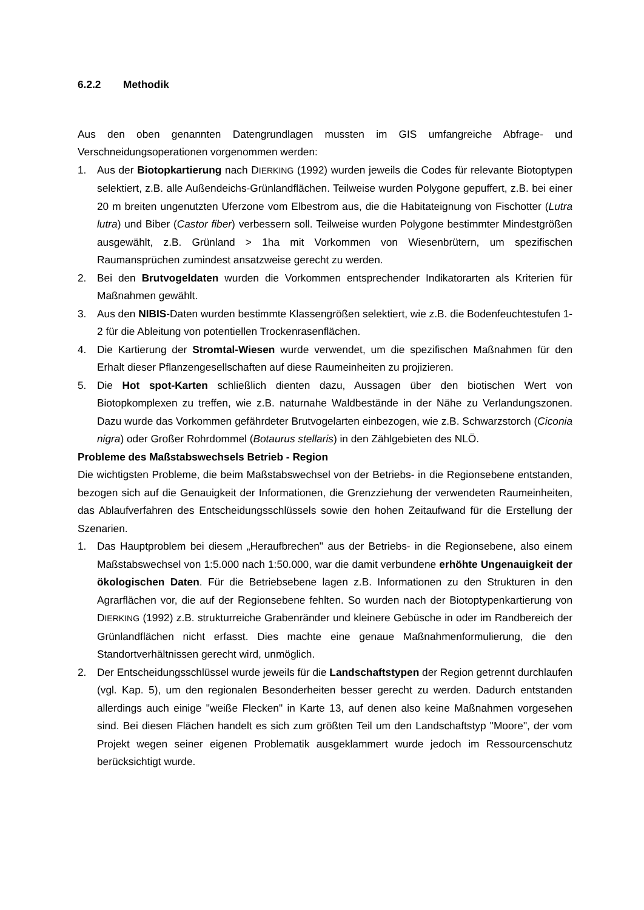6.2.2 Methodik
Aus den oben genannten Datengrundlagen mussten im GIS umfangreiche Abfrage- und Verschneidungsoperationen vorgenommen werden:
1. Aus der Biotopkartierung nach DIERKING (1992) wurden jeweils die Codes für relevante Biotoptypen selektiert, z.B. alle Außendeichs-Grünlandflächen. Teilweise wurden Polygone gepuffert, z.B. bei einer 20 m breiten ungenutzten Uferzone vom Elbestrom aus, die die Habitateignung von Fischotter (Lutra lutra) und Biber (Castor fiber) verbessern soll. Teilweise wurden Polygone bestimmter Mindestgrößen ausgewählt, z.B. Grünland > 1ha mit Vorkommen von Wiesenbrütern, um spezifischen Raumansprüchen zumindest ansatzweise gerecht zu werden.
2. Bei den Brutvogeldaten wurden die Vorkommen entsprechender Indikatorarten als Kriterien für Maßnahmen gewählt.
3. Aus den NIBIS-Daten wurden bestimmte Klassengrößen selektiert, wie z.B. die Bodenfeuchtestufen 1-2 für die Ableitung von potentiellen Trockenrasenflächen.
4. Die Kartierung der Stromtal-Wiesen wurde verwendet, um die spezifischen Maßnahmen für den Erhalt dieser Pflanzengesellschaften auf diese Raumeinheiten zu projizieren.
5. Die Hot spot-Karten schließlich dienten dazu, Aussagen über den biotischen Wert von Biotopkomplexen zu treffen, wie z.B. naturnahe Waldbestände in der Nähe zu Verlandungszonen. Dazu wurde das Vorkommen gefährdeter Brutvogelarten einbezogen, wie z.B. Schwarzstorch (Ciconia nigra) oder Großer Rohrdommel (Botaurus stellaris) in den Zählgebieten des NLÖ.
Probleme des Maßstabswechsels Betrieb - Region
Die wichtigsten Probleme, die beim Maßstabswechsel von der Betriebs- in die Regionsebene entstanden, bezogen sich auf die Genauigkeit der Informationen, die Grenzziehung der verwendeten Raumeinheiten, das Ablaufverfahren des Entscheidungsschlüssels sowie den hohen Zeitaufwand für die Erstellung der Szenarien.
1. Das Hauptproblem bei diesem „Heraufbrechen" aus der Betriebs- in die Regionsebene, also einem Maßstabswechsel von 1:5.000 nach 1:50.000, war die damit verbundene erhöhte Ungenauigkeit der ökologischen Daten. Für die Betriebsebene lagen z.B. Informationen zu den Strukturen in den Agrarflächen vor, die auf der Regionsebene fehlten. So wurden nach der Biotoptypenkartierung von DIERKING (1992) z.B. strukturreiche Grabenränder und kleinere Gebüsche in oder im Randbereich der Grünlandflächen nicht erfasst. Dies machte eine genaue Maßnahmenformulierung, die den Standortverhältnissen gerecht wird, unmöglich.
2. Der Entscheidungsschlüssel wurde jeweils für die Landschaftstypen der Region getrennt durchlaufen (vgl. Kap. 5), um den regionalen Besonderheiten besser gerecht zu werden. Dadurch entstanden allerdings auch einige "weiße Flecken" in Karte 13, auf denen also keine Maßnahmen vorgesehen sind. Bei diesen Flächen handelt es sich zum größten Teil um den Landschaftstyp "Moore", der vom Projekt wegen seiner eigenen Problematik ausgeklammert wurde jedoch im Ressourcenschutz berücksichtigt wurde.